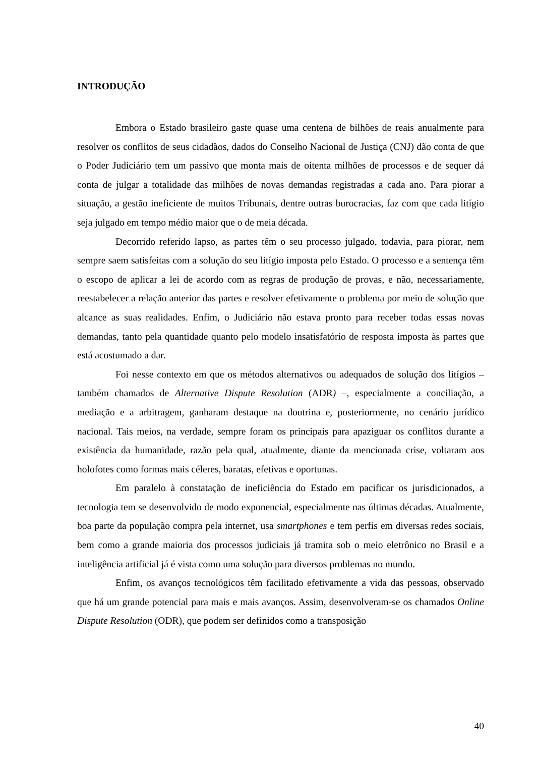INTRODUÇÃO
Embora o Estado brasileiro gaste quase uma centena de bilhões de reais anualmente para resolver os conflitos de seus cidadãos, dados do Conselho Nacional de Justiça (CNJ) dão conta de que o Poder Judiciário tem um passivo que monta mais de oitenta milhões de processos e de sequer dá conta de julgar a totalidade das milhões de novas demandas registradas a cada ano. Para piorar a situação, a gestão ineficiente de muitos Tribunais, dentre outras burocracias, faz com que cada litígio seja julgado em tempo médio maior que o de meia década.
Decorrido referido lapso, as partes têm o seu processo julgado, todavia, para piorar, nem sempre saem satisfeitas com a solução do seu litígio imposta pelo Estado. O processo e a sentença têm o escopo de aplicar a lei de acordo com as regras de produção de provas, e não, necessariamente, reestabelecer a relação anterior das partes e resolver efetivamente o problema por meio de solução que alcance as suas realidades. Enfim, o Judiciário não estava pronto para receber todas essas novas demandas, tanto pela quantidade quanto pelo modelo insatisfatório de resposta imposta às partes que está acostumado a dar.
Foi nesse contexto em que os métodos alternativos ou adequados de solução dos litígios – também chamados de Alternative Dispute Resolution (ADR) –, especialmente a conciliação, a mediação e a arbitragem, ganharam destaque na doutrina e, posteriormente, no cenário jurídico nacional. Tais meios, na verdade, sempre foram os principais para apaziguar os conflitos durante a existência da humanidade, razão pela qual, atualmente, diante da mencionada crise, voltaram aos holofotes como formas mais céleres, baratas, efetivas e oportunas.
Em paralelo à constatação de ineficiência do Estado em pacificar os jurisdicionados, a tecnologia tem se desenvolvido de modo exponencial, especialmente nas últimas décadas. Atualmente, boa parte da população compra pela internet, usa smartphones e tem perfis em diversas redes sociais, bem como a grande maioria dos processos judiciais já tramita sob o meio eletrônico no Brasil e a inteligência artificial já é vista como uma solução para diversos problemas no mundo.
Enfim, os avanços tecnológicos têm facilitado efetivamente a vida das pessoas, observado que há um grande potencial para mais e mais avanços. Assim, desenvolveram-se os chamados Online Dispute Resolution (ODR), que podem ser definidos como a transposição
40